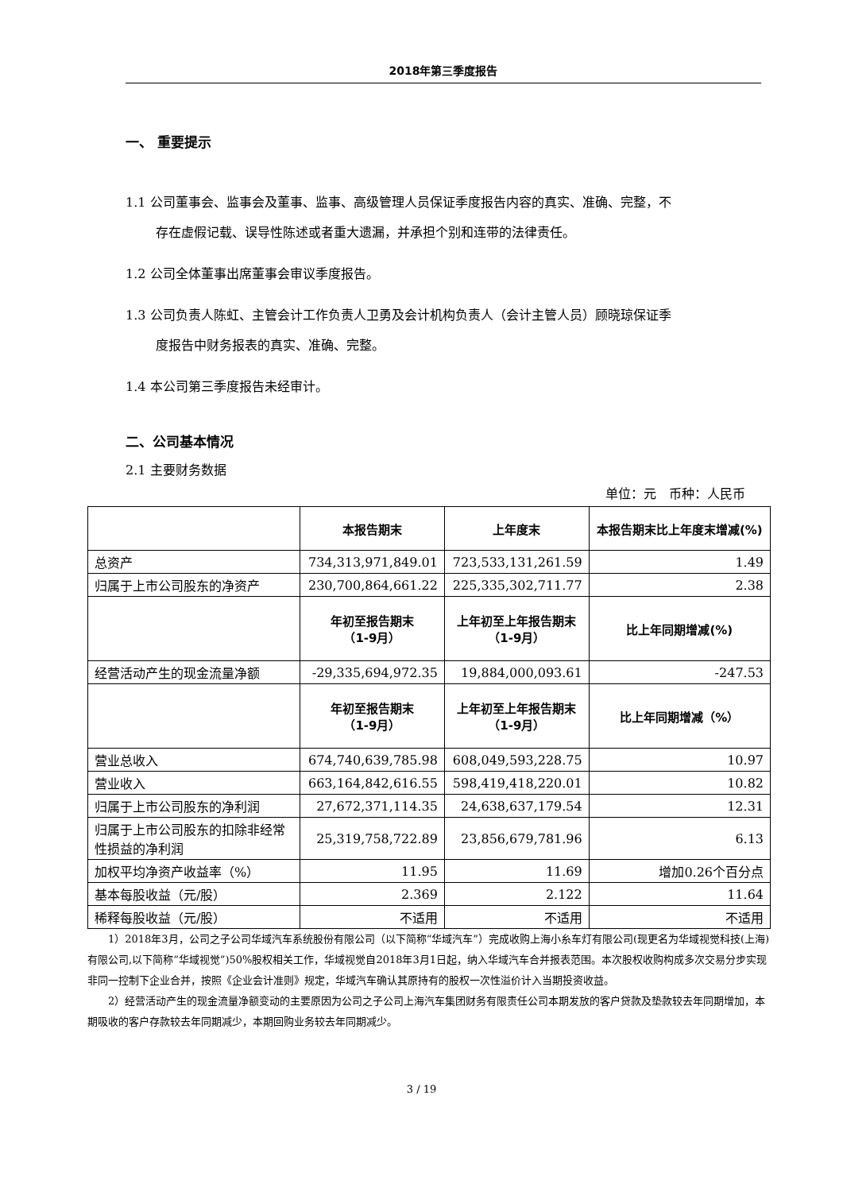2018年第三季度报告
一、 重要提示
1.1 公司董事会、监事会及董事、监事、高级管理人员保证季度报告内容的真实、准确、完整，不
存在虚假记载、误导性陈述或者重大遗漏，并承担个别和连带的法律责任。
1.2 公司全体董事出席董事会审议季度报告。
1.3 公司负责人陈虹、主管会计工作负责人卫勇及会计机构负责人（会计主管人员）顾晓琼保证季
度报告中财务报表的真实、准确、完整。
1.4 本公司第三季度报告未经审计。
二、公司基本情况
2.1 主要财务数据
单位：元　币种：人民币
| | 本报告期末 | 上年度末 | 本报告期末比上年度末增减(%) |
| --- | --- | --- | --- |
| 总资产 | 734,313,971,849.01 | 723,533,131,261.59 | 1.49 |
| 归属于上市公司股东的净资产 | 230,700,864,661.22 | 225,335,302,711.77 | 2.38 |
| | 年初至报告期末 （1-9月） | 上年初至上年报告期末 （1-9月） | 比上年同期增减(%) |
| 经营活动产生的现金流量净额 | -29,335,694,972.35 | 19,884,000,093.61 | -247.53 |
| | 年初至报告期末 （1-9月） | 上年初至上年报告期末 （1-9月） | 比上年同期增减（%） |
| 营业总收入 | 674,740,639,785.98 | 608,049,593,228.75 | 10.97 |
| 营业收入 | 663,164,842,616.55 | 598,419,418,220.01 | 10.82 |
| 归属于上市公司股东的净利润 | 27,672,371,114.35 | 24,638,637,179.54 | 12.31 |
| 归属于上市公司股东的扣除非经常性损益的净利润 | 25,319,758,722.89 | 23,856,679,781.96 | 6.13 |
| 加权平均净资产收益率（%） | 11.95 | 11.69 | 增加0.26个百分点 |
| 基本每股收益（元/股） | 2.369 | 2.122 | 11.64 |
| 稀释每股收益（元/股） | 不适用 | 不适用 | 不适用 |
1）2018年3月，公司之子公司华域汽车系统股份有限公司（以下简称“华域汽车”）完成收购上海小糸车灯有限公司(现更名为华域视觉科技(上海)有限公司,以下简称“华域视觉”)50%股权相关工作，华域视觉自2018年3月1日起，纳入华域汽车合并报表范围。本次股权收购构成多次交易分步实现非同一控制下企业合并，按照《企业会计准则》规定，华域汽车确认其原持有的股权一次性溢价计入当期投资收益。
2）经营活动产生的现金流量净额变动的主要原因为公司之子公司上海汽车集团财务有限责任公司本期发放的客户贷款及垫款较去年同期增加，本期吸收的客户存款较去年同期减少，本期回购业务较去年同期减少。
3 / 19